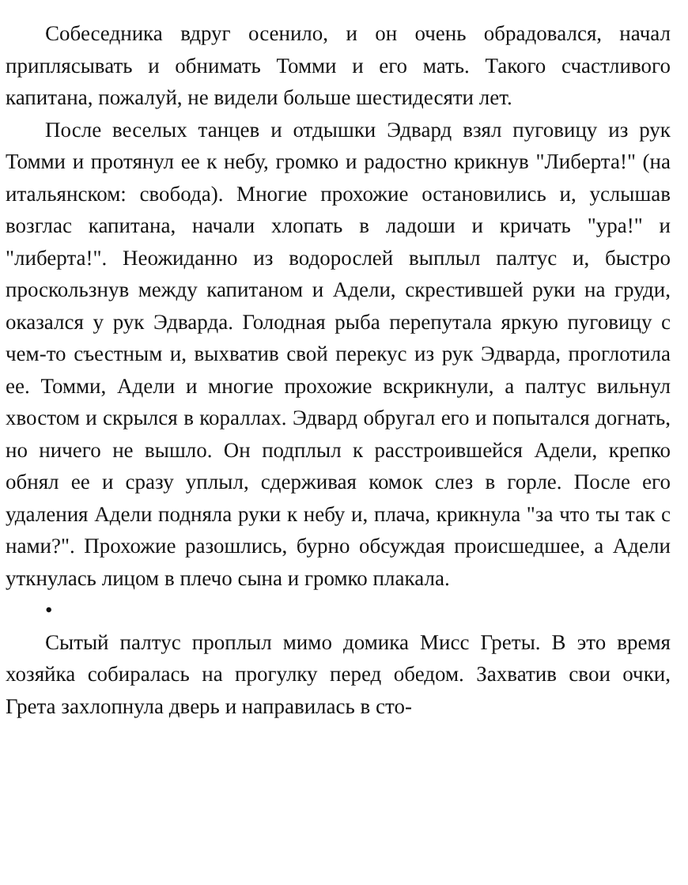Собеседника вдруг осенило, и он очень обрадовался, начал приплясывать и обнимать Томми и его мать. Такого счастливого капитана, пожалуй, не видели больше шестидесяти лет.
После веселых танцев и отдышки Эдвард взял пуговицу из рук Томми и протянул ее к небу, громко и радостно крикнув "Либерта!" (на итальянском: свобода). Многие прохожие остановились и, услышав возглас капитана, начали хлопать в ладоши и кричать "ура!" и "либерта!". Неожиданно из водорослей выплыл палтус и, быстро проскользнув между капитаном и Адели, скрестившей руки на груди, оказался у рук Эдварда. Голодная рыба перепутала яркую пуговицу с чем-то съестным и, выхватив свой перекус из рук Эдварда, проглотила ее. Томми, Адели и многие прохожие вскрикнули, а палтус вильнул хвостом и скрылся в кораллах. Эдвард обругал его и попытался догнать, но ничего не вышло. Он подплыл к расстроившейся Адели, крепко обнял ее и сразу уплыл, сдерживая комок слез в горле. После его удаления Адели подняла руки к небу и, плача, крикнула "за что ты так с нами?". Прохожие разошлись, бурно обсуждая происшедшее, а Адели уткнулась лицом в плечо сына и громко плакала.
•
Сытый палтус проплыл мимо домика Мисс Греты. В это время хозяйка собиралась на прогулку перед обедом. Захватив свои очки, Грета захлопнула дверь и направилась в сто-